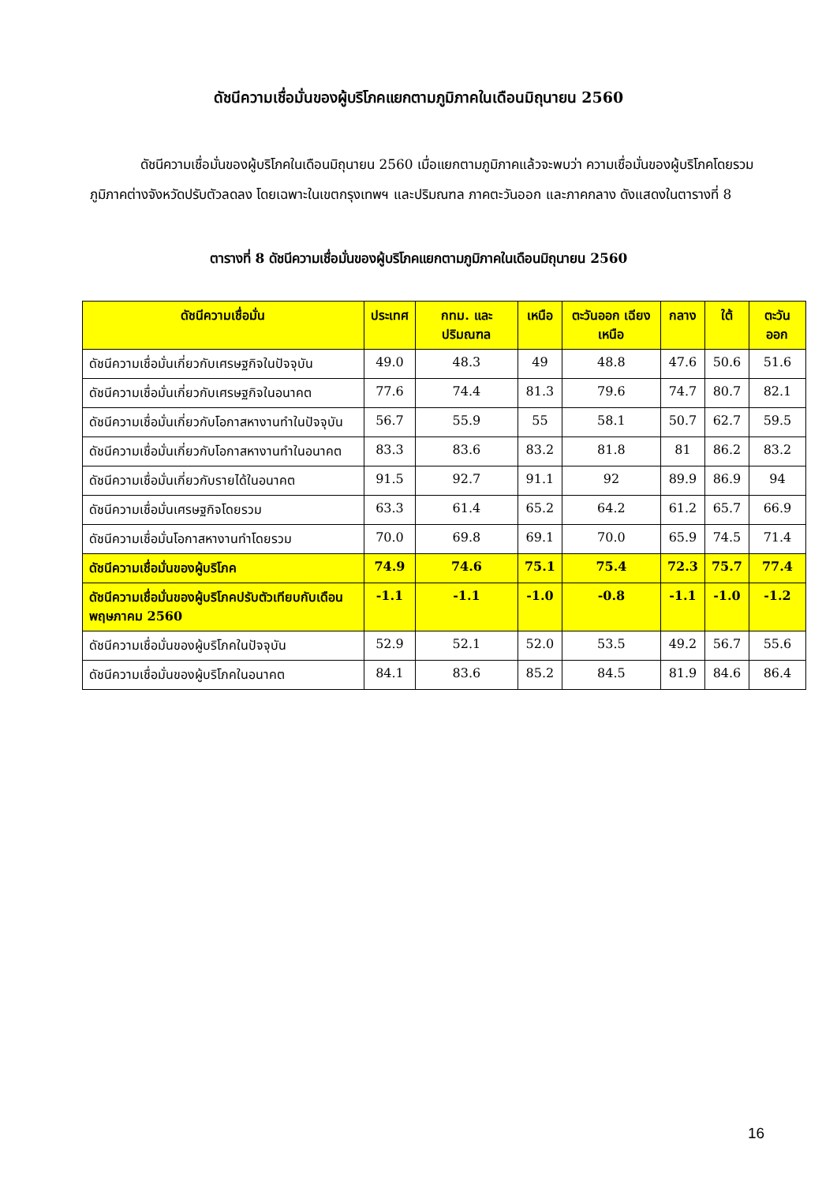ดัชนีความเชื่อมั่นของผู้บริโภคแยกตามภูมิภาคในเดือนมิถุนายน 2560
ดัชนีความเชื่อมั่นของผู้บริโภคในเดือนมิถุนายน 2560 เมื่อแยกตามภูมิภาคแล้วจะพบว่า ความเชื่อมั่นของผู้บริโภคโดยรวมภูมิภาคต่างจังหวัดปรับตัวลดลง โดยเฉพาะในเขตกรุงเทพฯ และปริมณฑล ภาคตะวันออก และภาคกลาง ดังแสดงในตารางที่ 8
ตารางที่ 8 ดัชนีความเชื่อมั่นของผู้บริโภคแยกตามภูมิภาคในเดือนมิถุนายน 2560
| ดัชนีความเชื่อมั่น | ประเทศ | กทม. และ ปริมณฑล | เหนือ | ตะวันออก เฉียงเหนือ | กลาง | ใต้ | ตะวันออก |
| --- | --- | --- | --- | --- | --- | --- | --- |
| ดัชนีความเชื่อมั่นเกี่ยวกับเศรษฐกิจในปัจจุบัน | 49.0 | 48.3 | 49 | 48.8 | 47.6 | 50.6 | 51.6 |
| ดัชนีความเชื่อมั่นเกี่ยวกับเศรษฐกิจในอนาคต | 77.6 | 74.4 | 81.3 | 79.6 | 74.7 | 80.7 | 82.1 |
| ดัชนีความเชื่อมั่นเกี่ยวกับโอกาสหางานทำในปัจจุบัน | 56.7 | 55.9 | 55 | 58.1 | 50.7 | 62.7 | 59.5 |
| ดัชนีความเชื่อมั่นเกี่ยวกับโอกาสหางานทำในอนาคต | 83.3 | 83.6 | 83.2 | 81.8 | 81 | 86.2 | 83.2 |
| ดัชนีความเชื่อมั่นเกี่ยวกับรายได้ในอนาคต | 91.5 | 92.7 | 91.1 | 92 | 89.9 | 86.9 | 94 |
| ดัชนีความเชื่อมั่นเศรษฐกิจโดยรวม | 63.3 | 61.4 | 65.2 | 64.2 | 61.2 | 65.7 | 66.9 |
| ดัชนีความเชื่อมั่นโอกาสหางานทำโดยรวม | 70.0 | 69.8 | 69.1 | 70.0 | 65.9 | 74.5 | 71.4 |
| ดัชนีความเชื่อมั่นของผู้บริโภค | 74.9 | 74.6 | 75.1 | 75.4 | 72.3 | 75.7 | 77.4 |
| ดัชนีความเชื่อมั่นของผู้บริโภคปรับตัวเทียบกับเดือนพฤษภาคม 2560 | -1.1 | -1.1 | -1.0 | -0.8 | -1.1 | -1.0 | -1.2 |
| ดัชนีความเชื่อมั่นของผู้บริโภคในปัจจุบัน | 52.9 | 52.1 | 52.0 | 53.5 | 49.2 | 56.7 | 55.6 |
| ดัชนีความเชื่อมั่นของผู้บริโภคในอนาคต | 84.1 | 83.6 | 85.2 | 84.5 | 81.9 | 84.6 | 86.4 |
16